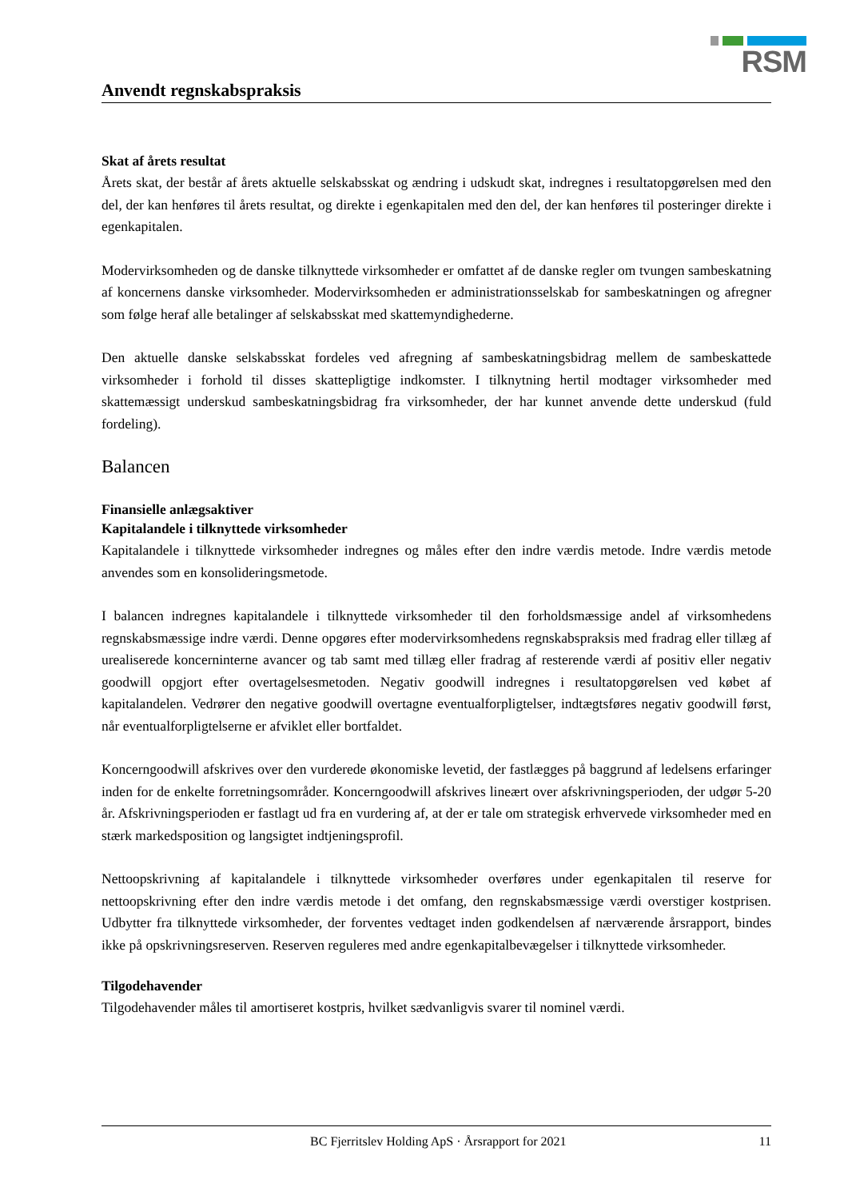RSM
Anvendt regnskabspraksis
Skat af årets resultat
Årets skat, der består af årets aktuelle selskabsskat og ændring i udskudt skat, indregnes i resultatopgørelsen med den del, der kan henføres til årets resultat, og direkte i egenkapitalen med den del, der kan henføres til posteringer direkte i egenkapitalen.
Modervirksomheden og de danske tilknyttede virksomheder er omfattet af de danske regler om tvungen sambeskatning af koncernens danske virksomheder. Modervirksomheden er administrationsselskab for sambeskatningen og afregner som følge heraf alle betalinger af selskabsskat med skattemyndighederne.
Den aktuelle danske selskabsskat fordeles ved afregning af sambeskatningsbidrag mellem de sambeskattede virksomheder i forhold til disses skattepligtige indkomster. I tilknytning hertil modtager virksomheder med skattemæssigt underskud sambeskatningsbidrag fra virksomheder, der har kunnet anvende dette underskud (fuld fordeling).
Balancen
Finansielle anlægsaktiver
Kapitalandele i tilknyttede virksomheder
Kapitalandele i tilknyttede virksomheder indregnes og måles efter den indre værdis metode. Indre værdis metode anvendes som en konsolideringsmetode.
I balancen indregnes kapitalandele i tilknyttede virksomheder til den forholdsmæssige andel af virksomhedens regnskabsmæssige indre værdi. Denne opgøres efter modervirksomhedens regnskabspraksis med fradrag eller tillæg af urealiserede koncerninterne avancer og tab samt med tillæg eller fradrag af resterende værdi af positiv eller negativ goodwill opgjort efter overtagelsesmetoden. Negativ goodwill indregnes i resultatopgørelsen ved købet af kapitalandelen. Vedrører den negative goodwill overtagne eventualforpligtelser, indtægtsføres negativ goodwill først, når eventualforpligtelserne er afviklet eller bortfaldet.
Koncerngoodwill afskrives over den vurderede økonomiske levetid, der fastlægges på baggrund af ledelsens erfaringer inden for de enkelte forretningsområder. Koncerngoodwill afskrives lineært over afskrivningsperioden, der udgør 5-20 år. Afskrivningsperioden er fastlagt ud fra en vurdering af, at der er tale om strategisk erhvervede virksomheder med en stærk markedsposition og langsigtet indtjeningsprofil.
Nettoopskrivning af kapitalandele i tilknyttede virksomheder overføres under egenkapitalen til reserve for nettoopskrivning efter den indre værdis metode i det omfang, den regnskabsmæssige værdi overstiger kostprisen. Udbytter fra tilknyttede virksomheder, der forventes vedtaget inden godkendelsen af nærværende årsrapport, bindes ikke på opskrivningsreserven. Reserven reguleres med andre egenkapitalbevægelser i tilknyttede virksomheder.
Tilgodehavender
Tilgodehavender måles til amortiseret kostpris, hvilket sædvanligvis svarer til nominel værdi.
BC Fjerritslev Holding ApS · Årsrapport for 2021 11